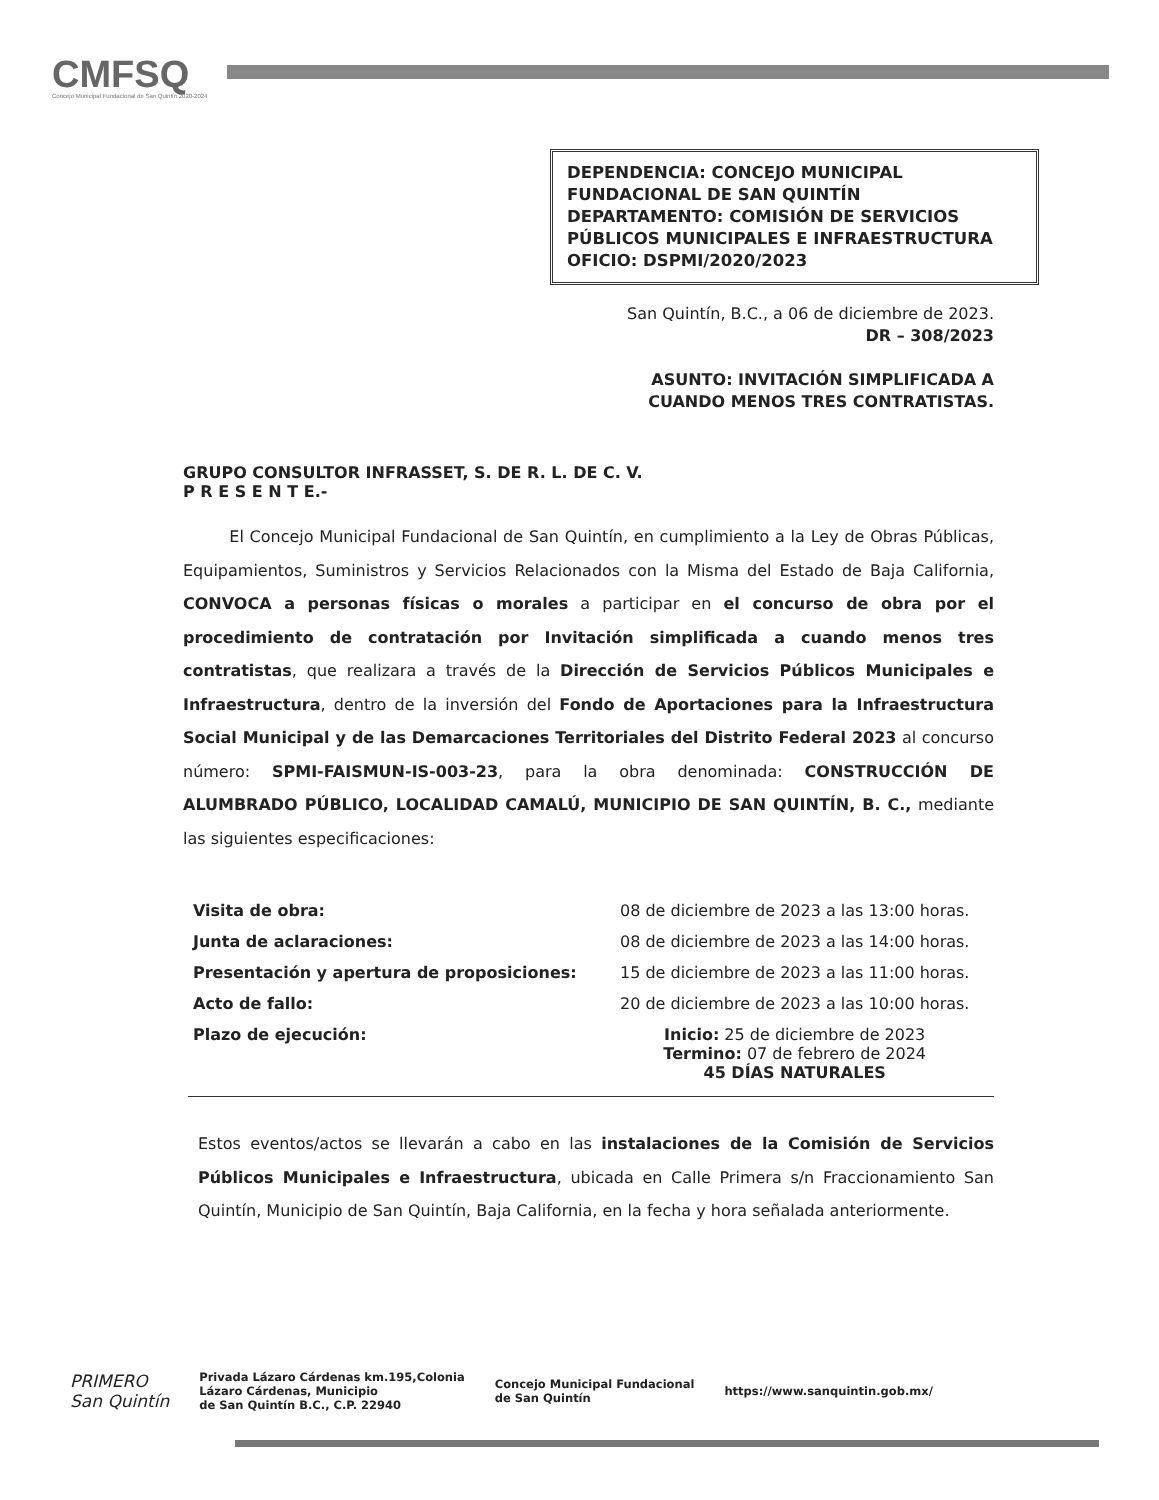CMFSQ
Concejo Municipal Fundacional de San Quintín 2020-2024
DEPENDENCIA: CONCEJO MUNICIPAL FUNDACIONAL DE SAN QUINTÍN
DEPARTAMENTO: COMISIÓN DE SERVICIOS PÚBLICOS MUNICIPALES E INFRAESTRUCTURA
OFICIO: DSPMI/2020/2023
San Quintín, B.C., a 06 de diciembre de 2023.
DR – 308/2023
ASUNTO: INVITACIÓN SIMPLIFICADA A
CUANDO MENOS TRES CONTRATISTAS.
GRUPO CONSULTOR INFRASSET, S. DE R. L. DE C. V.
P R E S E N T E.-
El Concejo Municipal Fundacional de San Quintín, en cumplimiento a la Ley de Obras Públicas, Equipamientos, Suministros y Servicios Relacionados con la Misma del Estado de Baja California, CONVOCA a personas físicas o morales a participar en el concurso de obra por el procedimiento de contratación por Invitación simplificada a cuando menos tres contratistas, que realizara a través de la Dirección de Servicios Públicos Municipales e Infraestructura, dentro de la inversión del Fondo de Aportaciones para la Infraestructura Social Municipal y de las Demarcaciones Territoriales del Distrito Federal 2023 al concurso número: SPMI-FAISMUN-IS-003-23, para la obra denominada: CONSTRUCCIÓN DE ALUMBRADO PÚBLICO, LOCALIDAD CAMALÚ, MUNICIPIO DE SAN QUINTÍN, B. C., mediante las siguientes especificaciones:
| Visita de obra: | 08 de diciembre de 2023 a las 13:00 horas. |
| Junta de aclaraciones: | 08 de diciembre de 2023 a las 14:00 horas. |
| Presentación y apertura de proposiciones: | 15 de diciembre de 2023 a las 11:00 horas. |
| Acto de fallo: | 20 de diciembre de 2023 a las 10:00 horas. |
| Plazo de ejecución: | Inicio: 25 de diciembre de 2023 Termino: 07 de febrero de 2024 45 DÍAS NATURALES |
Estos eventos/actos se llevarán a cabo en las instalaciones de la Comisión de Servicios Públicos Municipales e Infraestructura, ubicada en Calle Primera s/n Fraccionamiento San Quintín, Municipio de San Quintín, Baja California, en la fecha y hora señalada anteriormente.
PRIMERO
San Quintín
Privada Lázaro Cárdenas km.195,Colonia
Lázaro Cárdenas, Municipio
de San Quintín B.C., C.P. 22940
Concejo Municipal Fundacional
de San Quintín
https://www.sanquintin.gob.mx/